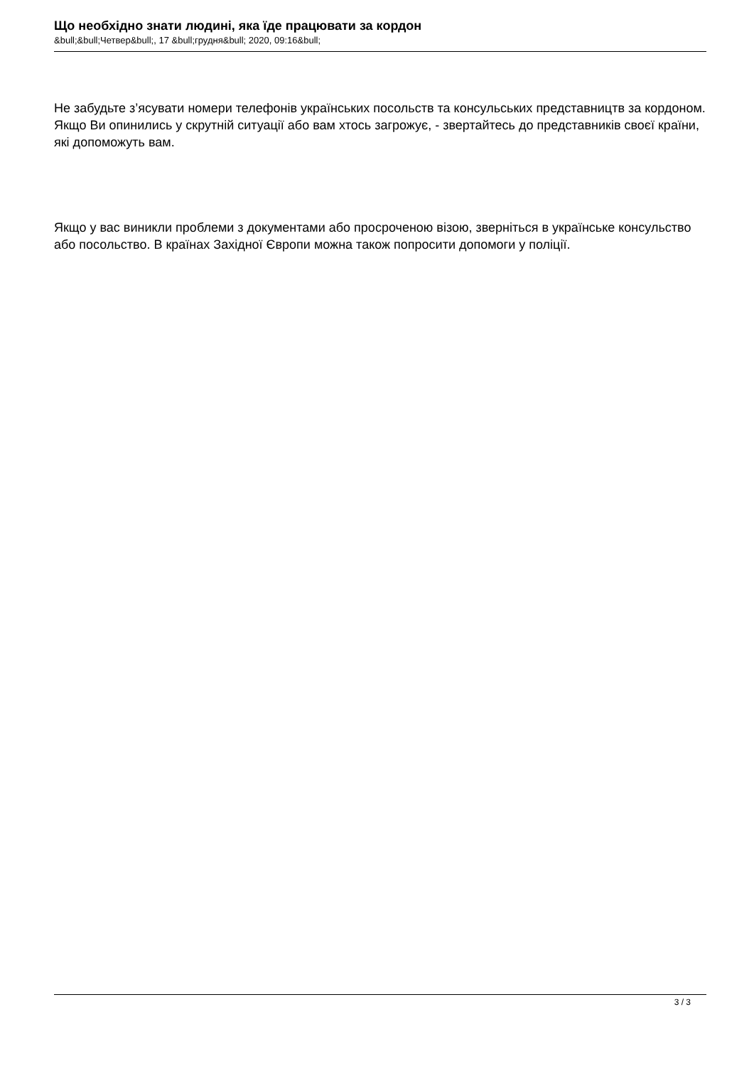Що необхідно знати людині, яка їде працювати за кордон
&bull;&bull;Четвер&bull;, 17 &bull;грудня&bull; 2020, 09:16&bull;
Не забудьте з’ясувати номери телефонів українських посольств та консульських представництв за кордоном. Якщо Ви опинились у скрутній ситуації або вам хтось загрожує, - звертайтесь до представників своєї країни, які допоможуть вам.
Якщо у вас виникли проблеми з документами або просроченою візою, зверніться в українське консульство або посольство. В країнах Західної Європи можна також попросити допомоги у поліції.
3 / 3